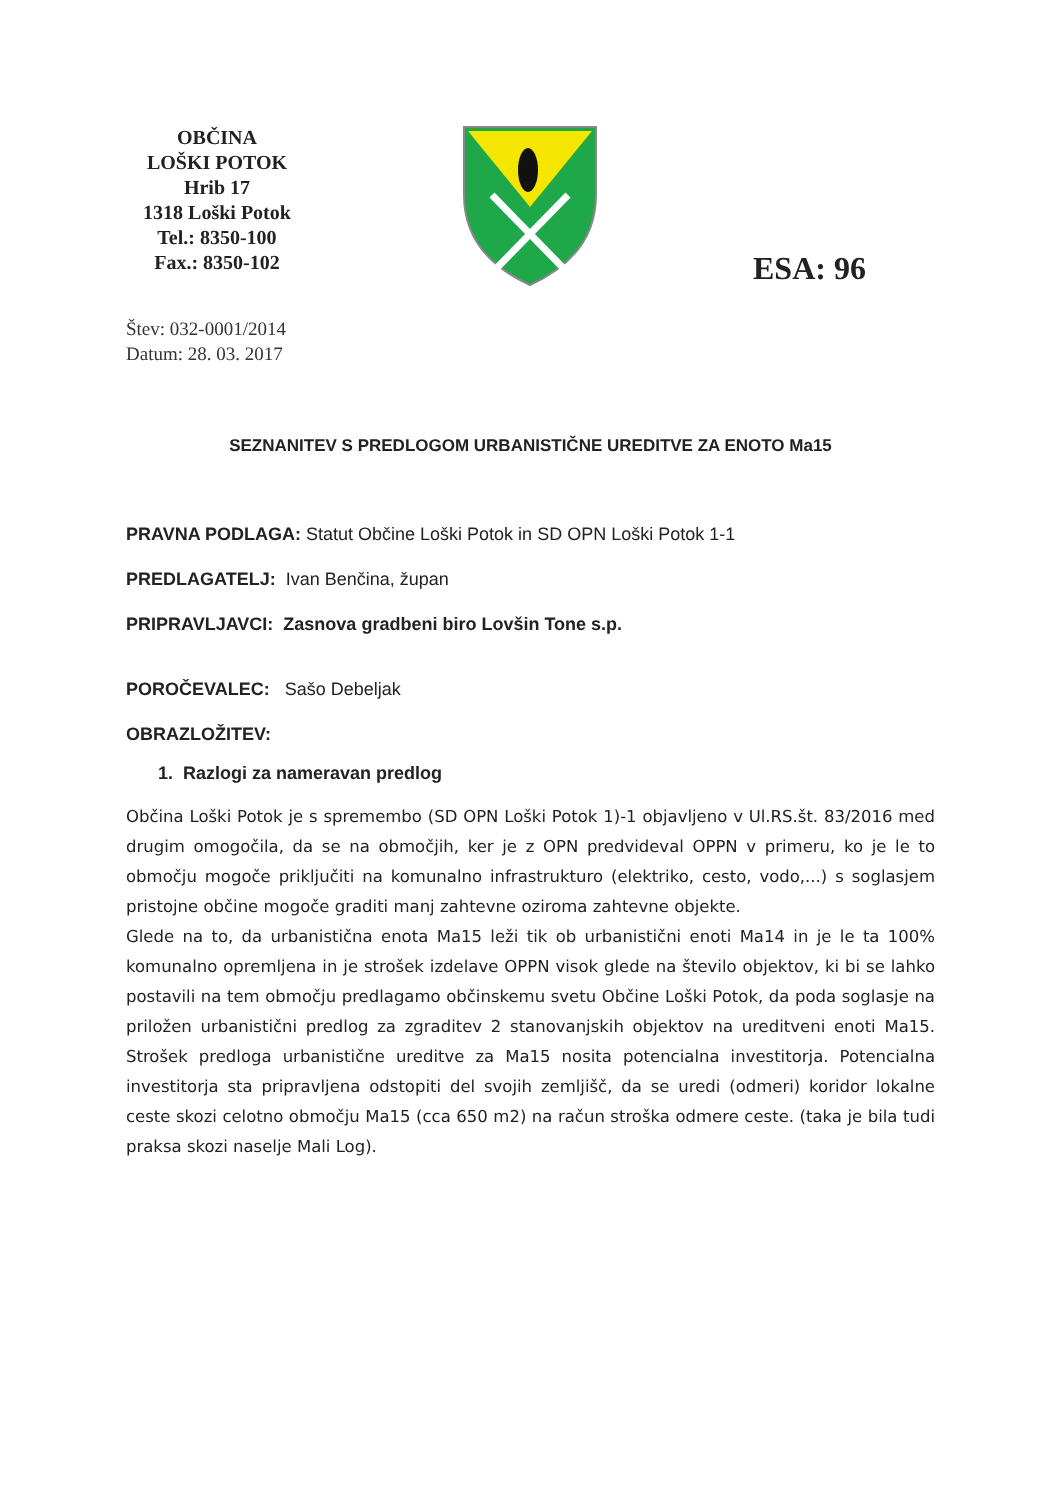OBČINA
LOŠKI POTOK
Hrib 17
1318 Loški Potok
Tel.: 8350-100
Fax.: 8350-102
ESA: 96
Štev: 032-0001/2014
Datum: 28. 03. 2017
SEZNANITEV S PREDLOGOM URBANISTIČNE UREDITVE ZA ENOTO Ma15
PRAVNA PODLAGA: Statut Občine Loški Potok in SD OPN Loški Potok 1-1
PREDLAGATELJ: Ivan Benčina, župan
PRIPRAVLJAVCI: Zasnova gradbeni biro Lovšin Tone s.p.
POROČEVALEC: Sašo Debeljak
OBRAZLOŽITEV:
1. Razlogi za nameravan predlog
Občina Loški Potok je s spremembo (SD OPN Loški Potok 1)-1 objavljeno v Ul.RS.št. 83/2016 med drugim omogočila, da se na območjih, ker je z OPN predvideval OPPN v primeru, ko je le to območju mogoče priključiti na komunalno infrastrukturo (elektriko, cesto, vodo,...) s soglasjem pristojne občine mogoče graditi manj zahtevne oziroma zahtevne objekte.
Glede na to, da urbanistična enota Ma15 leži tik ob urbanistični enoti Ma14 in je le ta 100% komunalno opremljena in je strošek izdelave OPPN visok glede na število objektov, ki bi se lahko postavili na tem območju predlagamo občinskemu svetu Občine Loški Potok, da poda soglasje na priložen urbanistični predlog za zgraditev 2 stanovanjskih objektov na ureditveni enoti Ma15. Strošek predloga urbanistične ureditve za Ma15 nosita potencialna investitorja. Potencialna investitorja sta pripravljena odstopiti del svojih zemljišč, da se uredi (odmeri) koridor lokalne ceste skozi celotno območju Ma15 (cca 650 m2) na račun stroška odmere ceste. (taka je bila tudi praksa skozi naselje Mali Log).